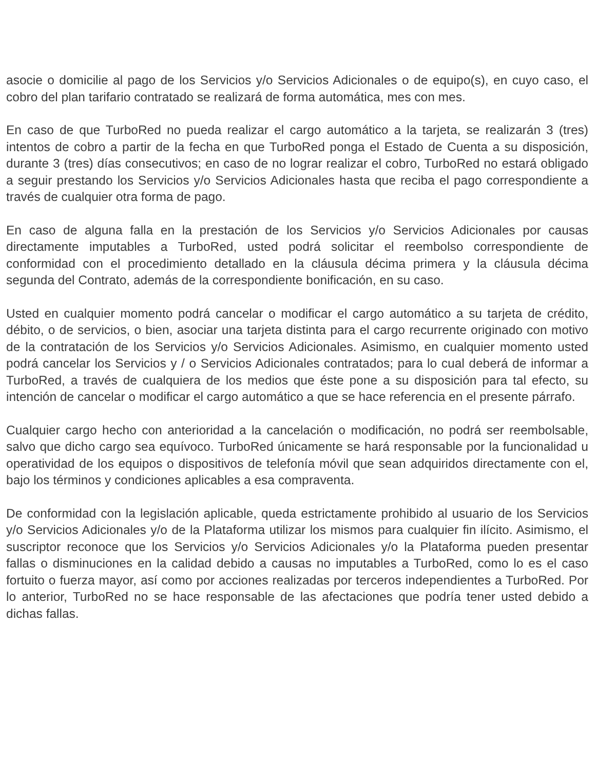asocie o domicilie al pago de los Servicios y/o Servicios Adicionales o de equipo(s), en cuyo caso, el cobro del plan tarifario contratado se realizará de forma automática, mes con mes.
En caso de que TurboRed no pueda realizar el cargo automático a la tarjeta, se realizarán 3 (tres) intentos de cobro a partir de la fecha en que TurboRed ponga el Estado de Cuenta a su disposición, durante 3 (tres) días consecutivos; en caso de no lograr realizar el cobro, TurboRed no estará obligado a seguir prestando los Servicios y/o Servicios Adicionales hasta que reciba el pago correspondiente a través de cualquier otra forma de pago.
En caso de alguna falla en la prestación de los Servicios y/o Servicios Adicionales por causas directamente imputables a TurboRed, usted podrá solicitar el reembolso correspondiente de conformidad con el procedimiento detallado en la cláusula décima primera y la cláusula décima segunda del Contrato, además de la correspondiente bonificación, en su caso.
Usted en cualquier momento podrá cancelar o modificar el cargo automático a su tarjeta de crédito, débito, o de servicios, o bien, asociar una tarjeta distinta para el cargo recurrente originado con motivo de la contratación de los Servicios y/o Servicios Adicionales. Asimismo, en cualquier momento usted podrá cancelar los Servicios y / o Servicios Adicionales contratados; para lo cual deberá de informar a TurboRed, a través de cualquiera de los medios que éste pone a su disposición para tal efecto, su intención de cancelar o modificar el cargo automático a que se hace referencia en el presente párrafo.
Cualquier cargo hecho con anterioridad a la cancelación o modificación, no podrá ser reembolsable, salvo que dicho cargo sea equívoco. TurboRed únicamente se hará responsable por la funcionalidad u operatividad de los equipos o dispositivos de telefonía móvil que sean adquiridos directamente con el, bajo los términos y condiciones aplicables a esa compraventa.
De conformidad con la legislación aplicable, queda estrictamente prohibido al usuario de los Servicios y/o Servicios Adicionales y/o de la Plataforma utilizar los mismos para cualquier fin ilícito. Asimismo, el suscriptor reconoce que los Servicios y/o Servicios Adicionales y/o la Plataforma pueden presentar fallas o disminuciones en la calidad debido a causas no imputables a TurboRed, como lo es el caso fortuito o fuerza mayor, así como por acciones realizadas por terceros independientes a TurboRed. Por lo anterior, TurboRed no se hace responsable de las afectaciones que podría tener usted debido a dichas fallas.